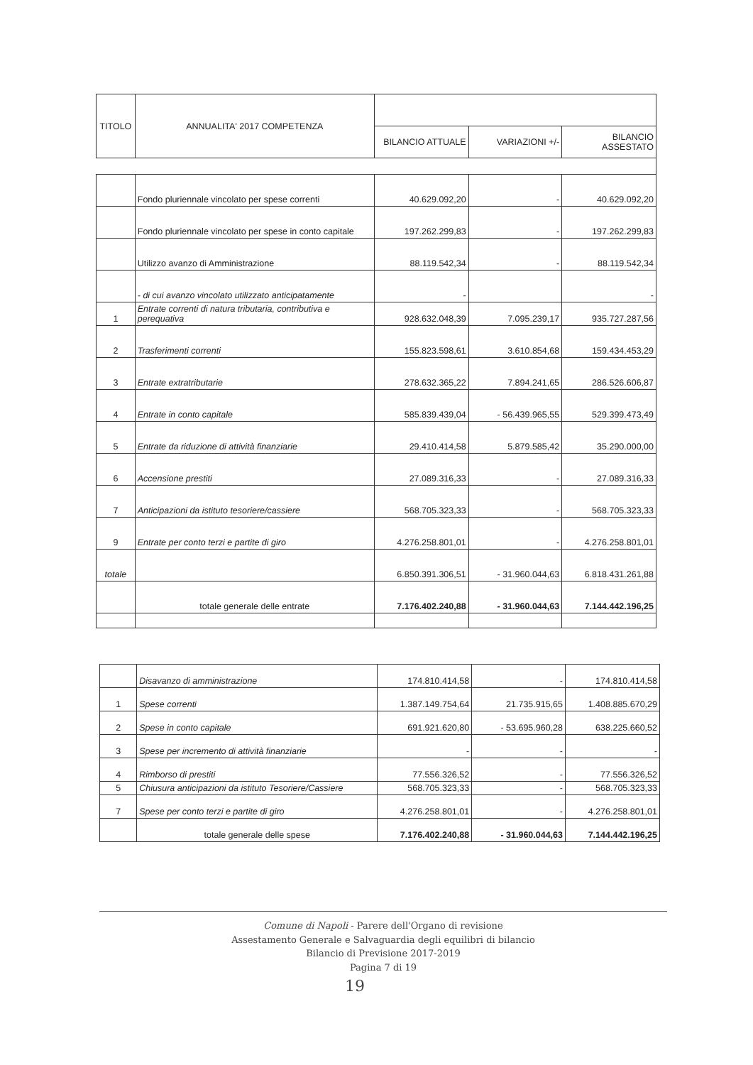| TITOLO | ANNUALITA' 2017 COMPETENZA | | | |
| --- | --- | --- | --- | --- |
| | | BILANCIO ATTUALE | VARIAZIONI +/- | BILANCIO ASSESTATO |
| | Fondo pluriennale vincolato per spese correnti | 40.629.092,20 | - | 40.629.092,20 |
| | Fondo pluriennale vincolato per spese in conto capitale | 197.262.299,83 | - | 197.262.299,83 |
| | Utilizzo avanzo di Amministrazione | 88.119.542,34 | - | 88.119.542,34 |
| | - di cui avanzo vincolato utilizzato anticipatamente | - | | - |
| 1 | Entrate correnti di natura tributaria, contributiva e perequativa | 928.632.048,39 | 7.095.239,17 | 935.727.287,56 |
| 2 | Trasferimenti correnti | 155.823.598,61 | 3.610.854,68 | 159.434.453,29 |
| 3 | Entrate extratributarie | 278.632.365,22 | 7.894.241,65 | 286.526.606,87 |
| 4 | Entrate in conto capitale | 585.839.439,04 | - 56.439.965,55 | 529.399.473,49 |
| 5 | Entrate da riduzione di attività finanziarie | 29.410.414,58 | 5.879.585,42 | 35.290.000,00 |
| 6 | Accensione prestiti | 27.089.316,33 | - | 27.089.316,33 |
| 7 | Anticipazioni da istituto tesoriere/cassiere | 568.705.323,33 | - | 568.705.323,33 |
| 9 | Entrate per conto terzi e partite di giro | 4.276.258.801,01 | - | 4.276.258.801,01 |
| totale | | 6.850.391.306,51 | - 31.960.044,63 | 6.818.431.261,88 |
| | totale generale delle entrate | 7.176.402.240,88 | - 31.960.044,63 | 7.144.442.196,25 |
| | Disavanzo di amministrazione | 174.810.414,58 | - | 174.810.414,58 |
| 1 | Spese correnti | 1.387.149.754,64 | 21.735.915,65 | 1.408.885.670,29 |
| 2 | Spese in conto capitale | 691.921.620,80 | - 53.695.960,28 | 638.225.660,52 |
| 3 | Spese per incremento di attività finanziarie | - | - | - |
| 4 | Rimborso di prestiti | 77.556.326,52 | - | 77.556.326,52 |
| 5 | Chiusura anticipazioni da istituto Tesoriere/Cassiere | 568.705.323,33 | - | 568.705.323,33 |
| 7 | Spese per conto terzi e partite di giro | 4.276.258.801,01 | - | 4.276.258.801,01 |
| | totale generale delle spese | 7.176.402.240,88 | - 31.960.044,63 | 7.144.442.196,25 |
Comune di Napoli - Parere dell'Organo di revisione
Assestamento Generale e Salvaguardia degli equilibri di bilancio
Bilancio di Previsione 2017-2019
Pagina 7 di 19
19